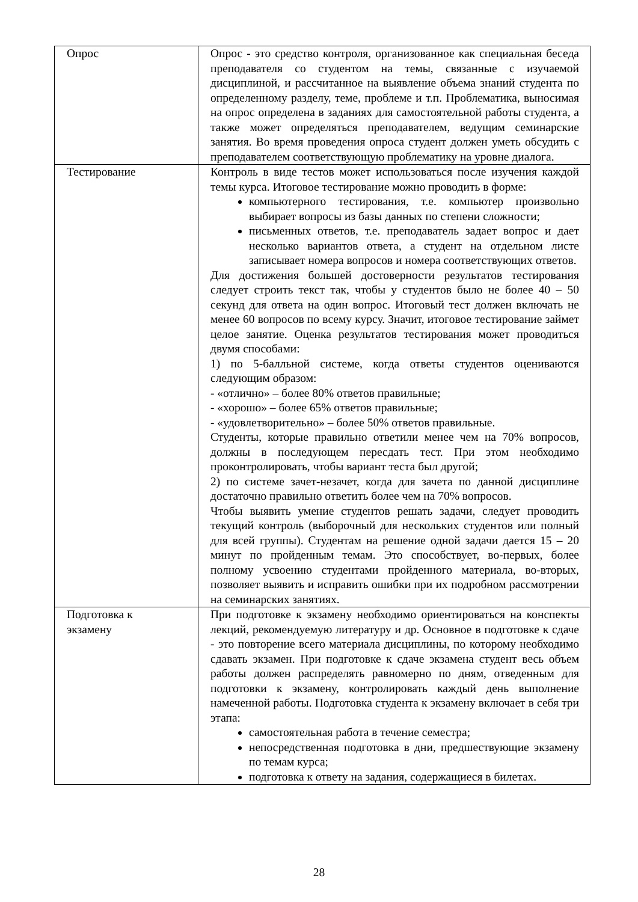| Опрос | Опрос - это средство контроля, организованное как специальная беседа преподавателя со студентом на темы, связанные с изучаемой дисциплиной, и рассчитанное на выявление объема знаний студента по определенному разделу, теме, проблеме и т.п. Проблематика, выносимая на опрос определена в заданиях для самостоятельной работы студента, а также может определяться преподавателем, ведущим семинарские занятия. Во время проведения опроса студент должен уметь обсудить с преподавателем соответствующую проблематику на уровне диалога. |
| Тестирование | Контроль в виде тестов может использоваться после изучения каждой темы курса. Итоговое тестирование можно проводить в форме: компьютерного тестирования, т.е. компьютер произвольно выбирает вопросы из базы данных по степени сложности; письменных ответов, т.е. преподаватель задает вопрос и дает несколько вариантов ответа, а студент на отдельном листе записывает номера вопросов и номера соответствующих ответов. Для достижения большей достоверности результатов тестирования следует строить текст так, чтобы у студентов было не более 40 – 50 секунд для ответа на один вопрос. Итоговый тест должен включать не менее 60 вопросов по всему курсу. Значит, итоговое тестирование займет целое занятие. Оценка результатов тестирования может проводиться двумя способами: 1) по 5-балльной системе, когда ответы студентов оцениваются следующим образом: - «отлично» – более 80% ответов правильные; - «хорошо» – более 65% ответов правильные; - «удовлетворительно» – более 50% ответов правильные. Студенты, которые правильно ответили менее чем на 70% вопросов, должны в последующем пересдать тест. При этом необходимо проконтролировать, чтобы вариант теста был другой; 2) по системе зачет-незачет, когда для зачета по данной дисциплине достаточно правильно ответить более чем на 70% вопросов. Чтобы выявить умение студентов решать задачи, следует проводить текущий контроль (выборочный для нескольких студентов или полный для всей группы). Студентам на решение одной задачи дается 15 – 20 минут по пройденным темам. Это способствует, во-первых, более полному усвоению студентами пройденного материала, во-вторых, позволяет выявить и исправить ошибки при их подробном рассмотрении на семинарских занятиях. |
| Подготовка к экзамену | При подготовке к экзамену необходимо ориентироваться на конспекты лекций, рекомендуемую литературу и др. Основное в подготовке к сдаче - это повторение всего материала дисциплины, по которому необходимо сдавать экзамен. При подготовке к сдаче экзамена студент весь объем работы должен распределять равномерно по дням, отведенным для подготовки к экзамену, контролировать каждый день выполнение намеченной работы. Подготовка студента к экзамену включает в себя три этапа: самостоятельная работа в течение семестра; непосредственная подготовка в дни, предшествующие экзамену по темам курса; подготовка к ответу на задания, содержащиеся в билетах. |
28